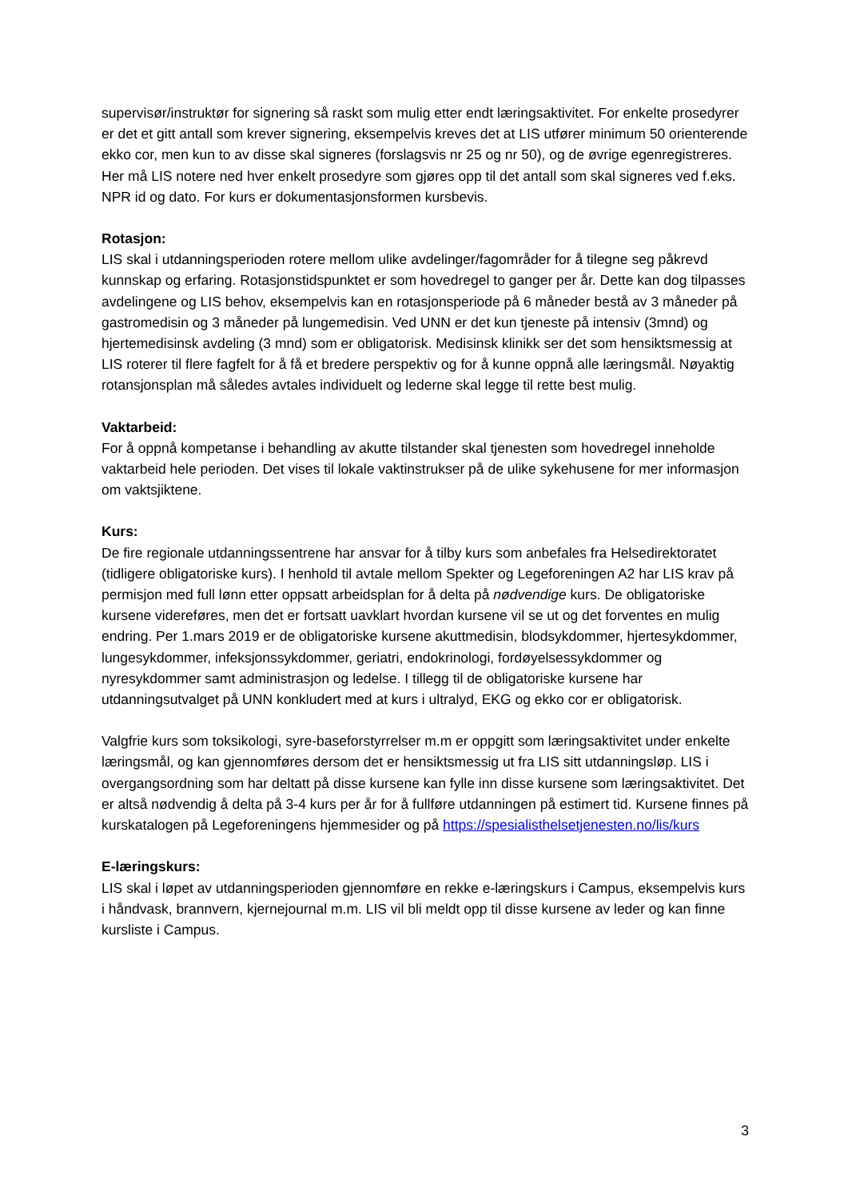supervisør/instruktør for signering så raskt som mulig etter endt læringsaktivitet. For enkelte prosedyrer er det et gitt antall som krever signering, eksempelvis kreves det at LIS utfører minimum 50 orienterende ekko cor, men kun to av disse skal signeres (forslagsvis nr 25 og nr 50), og de øvrige egenregistreres. Her må LIS notere ned hver enkelt prosedyre som gjøres opp til det antall som skal signeres ved f.eks. NPR id og dato. For kurs er dokumentasjonsformen kursbevis.
Rotasjon:
LIS skal i utdanningsperioden rotere mellom ulike avdelinger/fagområder for å tilegne seg påkrevd kunnskap og erfaring. Rotasjonstidspunktet er som hovedregel to ganger per år. Dette kan dog tilpasses avdelingene og LIS behov, eksempelvis kan en rotasjonsperiode på 6 måneder bestå av 3 måneder på gastromedisin og 3 måneder på lungemedisin. Ved UNN er det kun tjeneste på intensiv (3mnd) og hjertemedisinsk avdeling (3 mnd) som er obligatorisk. Medisinsk klinikk ser det som hensiktsmessig at LIS roterer til flere fagfelt for å få et bredere perspektiv og for å kunne oppnå alle læringsmål. Nøyaktig rotansjonsplan må således avtales individuelt og lederne skal legge til rette best mulig.
Vaktarbeid:
For å oppnå kompetanse i behandling av akutte tilstander skal tjenesten som hovedregel inneholde vaktarbeid hele perioden. Det vises til lokale vaktinstrukser på de ulike sykehusene for mer informasjon om vaktsjiktene.
Kurs:
De fire regionale utdanningssentrene har ansvar for å tilby kurs som anbefales fra Helsedirektoratet (tidligere obligatoriske kurs). I henhold til avtale mellom Spekter og Legeforeningen A2 har LIS krav på permisjon med full lønn etter oppsatt arbeidsplan for å delta på nødvendige kurs. De obligatoriske kursene videreføres, men det er fortsatt uavklart hvordan kursene vil se ut og det forventes en mulig endring. Per 1.mars 2019 er de obligatoriske kursene akuttmedisin, blodsykdommer, hjertesykdommer, lungesykdommer, infeksjonssykdommer, geriatri, endokrinologi, fordøyelsessykdommer og nyresykdommer samt administrasjon og ledelse. I tillegg til de obligatoriske kursene har utdanningsutvalget på UNN konkludert med at kurs i ultralyd, EKG og ekko cor er obligatorisk.
Valgfrie kurs som toksikologi, syre-baseforstyrrelser m.m er oppgitt som læringsaktivitet under enkelte læringsmål, og kan gjennomføres dersom det er hensiktsmessig ut fra LIS sitt utdanningsløp. LIS i overgangsordning som har deltatt på disse kursene kan fylle inn disse kursene som læringsaktivitet. Det er altså nødvendig å delta på 3-4 kurs per år for å fullføre utdanningen på estimert tid. Kursene finnes på kurskatalogen på Legeforeningens hjemmesider og på https://spesialisthelsetjenesten.no/lis/kurs
E-læringskurs:
LIS skal i løpet av utdanningsperioden gjennomføre en rekke e-læringskurs i Campus, eksempelvis kurs i håndvask, brannvern, kjernejournal m.m. LIS vil bli meldt opp til disse kursene av leder og kan finne kursliste i Campus.
3